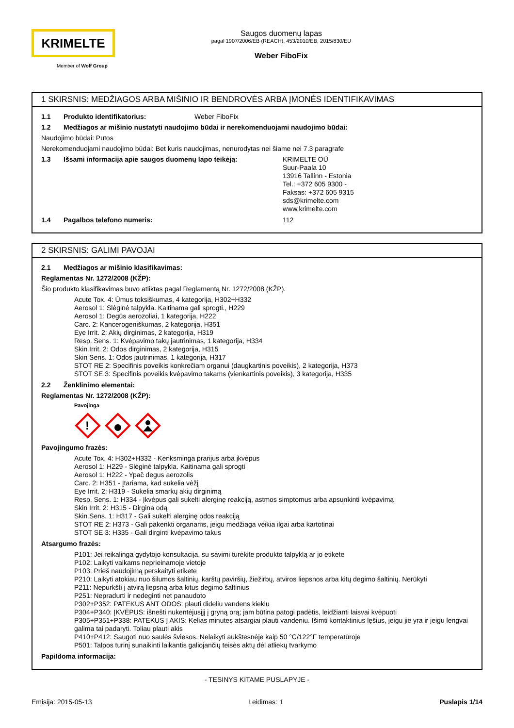KRIMELTE
Member of Wolf Group
Saugos duomenų lapas
pagal 1907/2006/EB (REACH), 453/2010/EB, 2015/830/EU
Weber FiboFix
1 SKIRSNIS: MEDŽIAGOS ARBA MIŠINIO IR BENDROVĖS ARBA ĮMONĖS IDENTIFIKAVIMAS
1.1 Produkto identifikatorius: Weber FiboFix
1.2 Medžiagos ar mišinio nustatyti naudojimo būdai ir nerekomenduojami naudojimo būdai:
Naudojimo būdai: Putos
Nerekomenduojami naudojimo būdai: Bet kuris naudojimas, nenurodytas nei šiame nei 7.3 paragrafe
1.3 Išsami informacija apie saugos duomenų lapo teikėją: KRIMELTE OÜ
Suur-Paala 10
13916 Tallinn - Estonia
Tel.: +372 605 9300 -
Faksas: +372 605 9315
sds@krimelte.com
www.krimelte.com
1.4 Pagalbos telefono numeris: 112
2 SKIRSNIS: GALIMI PAVOJAI
2.1 Medžiagos ar mišinio klasifikavimas:
Reglamentas Nr. 1272/2008 (KŽP):
Šio produkto klasifikavimas buvo atliktas pagal Reglamentą Nr. 1272/2008 (KŽP).
Acute Tox. 4: Ūmus toksiškumas, 4 kategorija, H302+H332
Aerosol 1: Slėginė talpykla. Kaitinama gali sprogti., H229
Aerosol 1: Degūs aerozoliai, 1 kategorija, H222
Carc. 2: Kancerogeniškumas, 2 kategorija, H351
Eye Irrit. 2: Akių dirginimas, 2 kategorija, H319
Resp. Sens. 1: Kvėpavimo takų jautrinimas, 1 kategorija, H334
Skin Irrit. 2: Odos dirginimas, 2 kategorija, H315
Skin Sens. 1: Odos jautrinimas, 1 kategorija, H317
STOT RE 2: Specifinis poveikis konkrečiam organui (daugkartinis poveikis), 2 kategorija, H373
STOT SE 3: Specifinis poveikis kvėpavimo takams (vienkartinis poveikis), 3 kategorija, H335
2.2 Ženklinimo elementai:
Reglamentas Nr. 1272/2008 (KŽP):
Pavojinga
!
Pavojingumo frazės:
Acute Tox. 4: H302+H332 - Kenksminga prarijus arba įkvėpus
Aerosol 1: H229 - Slėginė talpykla. Kaitinama gali sprogti
Aerosol 1: H222 - Ypač degus aerozolis
Carc. 2: H351 - Įtariama, kad sukelia vėžį
Eye Irrit. 2: H319 - Sukelia smarkų akių dirginimą
Resp. Sens. 1: H334 - Įkvėpus gali sukelti alerginę reakciją, astmos simptomus arba apsunkinti kvėpavimą
Skin Irrit. 2: H315 - Dirgina odą
Skin Sens. 1: H317 - Gali sukelti alerginę odos reakciją
STOT RE 2: H373 - Gali pakenkti organams, jeigu medžiaga veikia ilgai arba kartotinai
STOT SE 3: H335 - Gali dirginti kvėpavimo takus
Atsargumo frazės:
P101: Jei reikalinga gydytojo konsultacija, su savimi turėkite produkto talpyklą ar jo etikete
P102: Laikyti vaikams neprieinamoje vietoje
P103: Prieš naudojimą perskaityti etikete
P210: Laikyti atokiau nuo šilumos šaltinių, karštų paviršių, žiežirbų, atviros liepsnos arba kitų degimo šaltinių. Nerūkyti
P211: Nepurkšti į atvirą liepsną arba kitus degimo šaltinius
P251: Nepradurti ir nedeginti net panaudoto
P302+P352: PATEKUS ANT ODOS: plauti dideliu vandens kiekiu
P304+P340: ĮKVĖPUS: išnešti nukentėjusįjį į gryną orą; jam būtina patogi padėtis, leidžianti laisvai kvėpuoti
P305+P351+P338: PATEKUS Į AKIS: Kelias minutes atsargiai plauti vandeniu. Išimti kontaktinius lęšius, jeigu jie yra ir jeigu lengvai galima tai padaryti. Toliau plauti akis
P410+P412: Saugoti nuo saulės šviesos. Nelaikyti aukštesnėje kaip 50 °C/122°F temperatūroje
P501: Talpos turinį sunaikinti laikantis galiojančių teisės aktų dėl atliekų tvarkymo
Papildoma informacija:
- TĘSINYS KITAME PUSLAPYJE -
Emisija: 2015-05-13 Leidimas: 1 Puslapis 1/14